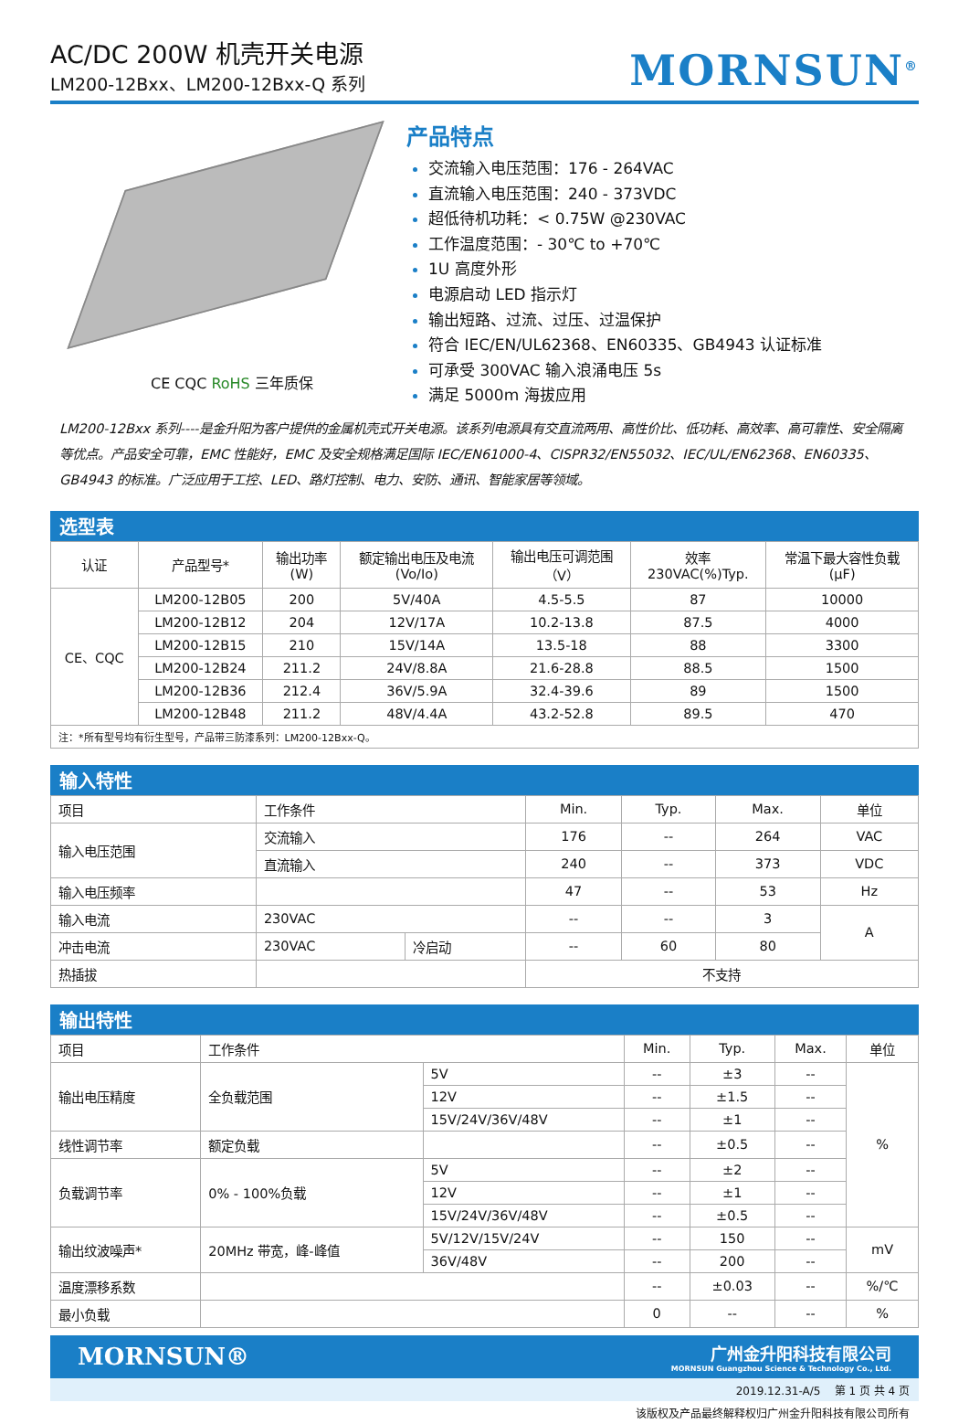AC/DC 200W 机壳开关电源
LM200-12Bxx、LM200-12Bxx-Q 系列
MORNSUN<sup>®</sup>
CE CQC RoHS 三年质保
产品特点
交流输入电压范围：176 - 264VAC
直流输入电压范围：240 - 373VDC
超低待机功耗：< 0.75W @230VAC
工作温度范围：- 30℃ to +70℃
1U 高度外形
电源启动 LED 指示灯
输出短路、过流、过压、过温保护
符合 IEC/EN/UL62368、EN60335、GB4943 认证标准
可承受 300VAC 输入浪涌电压 5s
满足 5000m 海拔应用
LM200-12Bxx 系列----是金升阳为客户提供的金属机壳式开关电源。该系列电源具有交直流两用、高性价比、低功耗、高效率、高可靠性、安全隔离等优点。产品安全可靠，EMC 性能好，EMC 及安全规格满足国际 IEC/EN61000-4、CISPR32/EN55032、IEC/UL/EN62368、EN60335、GB4943 的标准。广泛应用于工控、LED、路灯控制、电力、安防、通讯、智能家居等领域。
选型表
| 认证 | 产品型号* | 输出功率 (W) | 额定输出电压及电流 (Vo/Io) | 输出电压可调范围 （V） | 效率 230VAC(%)Typ. | 常温下最大容性负载 (µF) |
| --- | --- | --- | --- | --- | --- | --- |
| CE、CQC | LM200-12B05 | 200 | 5V/40A | 4.5-5.5 | 87 | 10000 |
| | LM200-12B12 | 204 | 12V/17A | 10.2-13.8 | 87.5 | 4000 |
| | LM200-12B15 | 210 | 15V/14A | 13.5-18 | 88 | 3300 |
| | LM200-12B24 | 211.2 | 24V/8.8A | 21.6-28.8 | 88.5 | 1500 |
| | LM200-12B36 | 212.4 | 36V/5.9A | 32.4-39.6 | 89 | 1500 |
| | LM200-12B48 | 211.2 | 48V/4.4A | 43.2-52.8 | 89.5 | 470 |
| 注：*所有型号均有衍生型号，产品带三防漆系列：LM200-12Bxx-Q。 | | | | | | |
输入特性
| 项目 | 工作条件 | | Min. | Typ. | Max. | 单位 |
| 输入电压范围 | 交流输入 | | 176 | -- | 264 | VAC |
| | 直流输入 | | 240 | -- | 373 | VDC |
| 输入电压频率 | | | 47 | -- | 53 | Hz |
| 输入电流 | 230VAC | | -- | -- | 3 | A |
| 冲击电流 | 230VAC | 冷启动 | -- | 60 | 80 | |
| 热插拔 | | | 不支持 | | | |
输出特性
| 项目 | 工作条件 | | Min. | Typ. | Max. | 单位 |
| 输出电压精度 | 全负载范围 | 5V | -- | ±3 | -- | % |
| | | 12V | -- | ±1.5 | -- | |
| | | 15V/24V/36V/48V | -- | ±1 | -- | |
| 线性调节率 | 额定负载 | | -- | ±0.5 | -- | |
| 负载调节率 | 0% - 100%负载 | 5V | -- | ±2 | -- | |
| | | 12V | -- | ±1 | -- | |
| | | 15V/24V/36V/48V | -- | ±0.5 | -- | |
| 输出纹波噪声* | 20MHz 带宽，峰-峰值 | 5V/12V/15V/24V | -- | 150 | -- | mV |
| | | 36V/48V | -- | 200 | -- | |
| 温度漂移系数 | | | -- | ±0.03 | -- | %/℃ |
| 最小负载 | | | 0 | -- | -- | % |
MORNSUN®
广州金升阳科技有限公司
MORNSUN Guangzhou Science & Technology Co., Ltd.
2019.12.31-A/5 第 1 页 共 4 页
该版权及产品最终解释权归广州金升阳科技有限公司所有